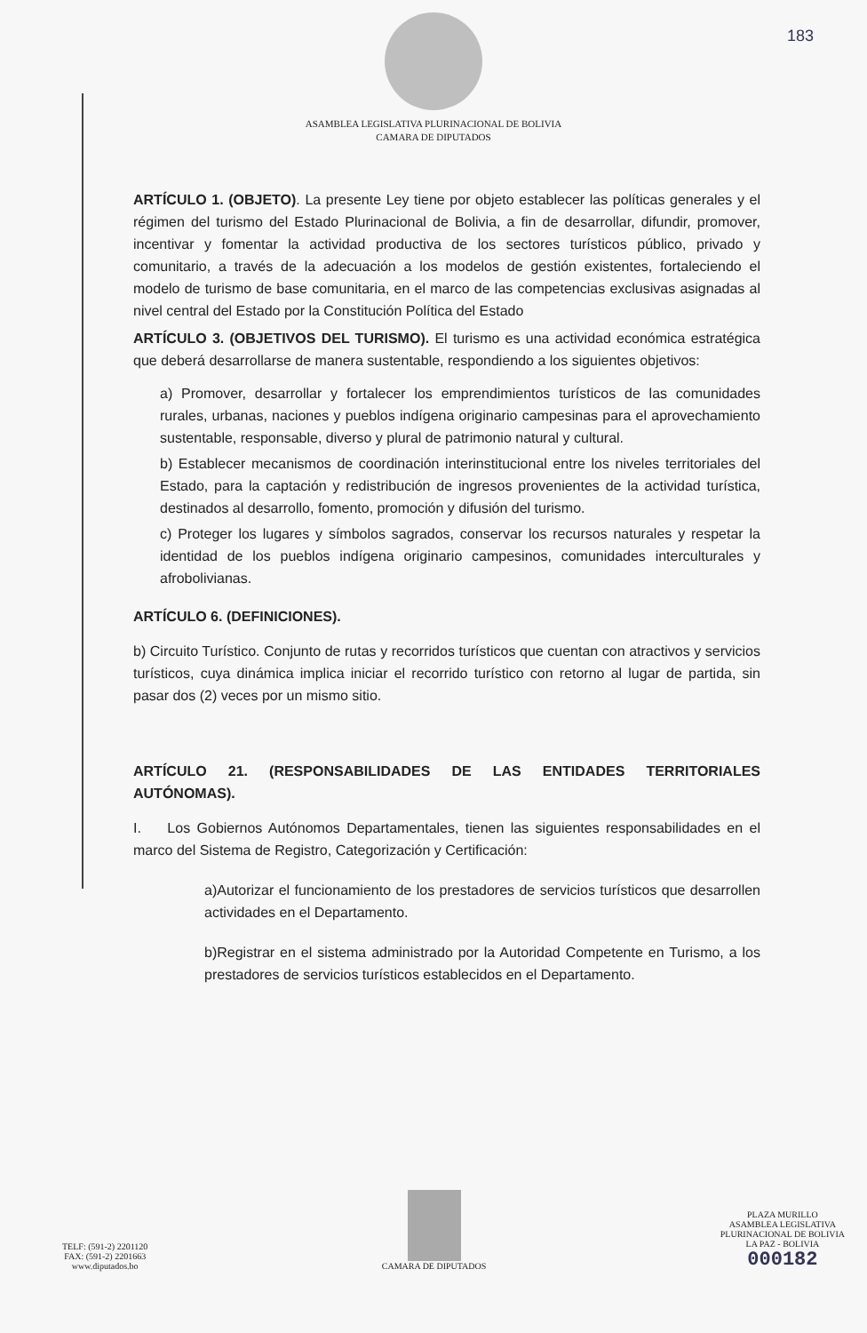183
ASAMBLEA LEGISLATIVA PLURINACIONAL DE BOLIVIA
CAMARA DE DIPUTADOS
ARTÍCULO 1. (OBJETO). La presente Ley tiene por objeto establecer las políticas generales y el régimen del turismo del Estado Plurinacional de Bolivia, a fin de desarrollar, difundir, promover, incentivar y fomentar la actividad productiva de los sectores turísticos público, privado y comunitario, a través de la adecuación a los modelos de gestión existentes, fortaleciendo el modelo de turismo de base comunitaria, en el marco de las competencias exclusivas asignadas al nivel central del Estado por la Constitución Política del Estado
ARTÍCULO 3. (OBJETIVOS DEL TURISMO). El turismo es una actividad económica estratégica que deberá desarrollarse de manera sustentable, respondiendo a los siguientes objetivos:
a) Promover, desarrollar y fortalecer los emprendimientos turísticos de las comunidades rurales, urbanas, naciones y pueblos indígena originario campesinas para el aprovechamiento sustentable, responsable, diverso y plural de patrimonio natural y cultural.
b) Establecer mecanismos de coordinación interinstitucional entre los niveles territoriales del Estado, para la captación y redistribución de ingresos provenientes de la actividad turística, destinados al desarrollo, fomento, promoción y difusión del turismo.
c) Proteger los lugares y símbolos sagrados, conservar los recursos naturales y respetar la identidad de los pueblos indígena originario campesinos, comunidades interculturales y afrobolivianas.
ARTÍCULO 6. (DEFINICIONES).
b) Circuito Turístico. Conjunto de rutas y recorridos turísticos que cuentan con atractivos y servicios turísticos, cuya dinámica implica iniciar el recorrido turístico con retorno al lugar de partida, sin pasar dos (2) veces por un mismo sitio.
ARTÍCULO 21. (RESPONSABILIDADES DE LAS ENTIDADES TERRITORIALES AUTÓNOMAS).
I. Los Gobiernos Autónomos Departamentales, tienen las siguientes responsabilidades en el marco del Sistema de Registro, Categorización y Certificación:
a)Autorizar el funcionamiento de los prestadores de servicios turísticos que desarrollen actividades en el Departamento.
b)Registrar en el sistema administrado por la Autoridad Competente en Turismo, a los prestadores de servicios turísticos establecidos en el Departamento.
TELF: (591-2) 2201120
FAX: (591-2) 2201663
www.diputados.bo
CAMARA DE DIPUTADOS
PLAZA MURILLO
ASAMBLEA LEGISLATIVA
PLURINACIONAL DE BOLIVIA
LA PAZ - BOLIVIA
000182